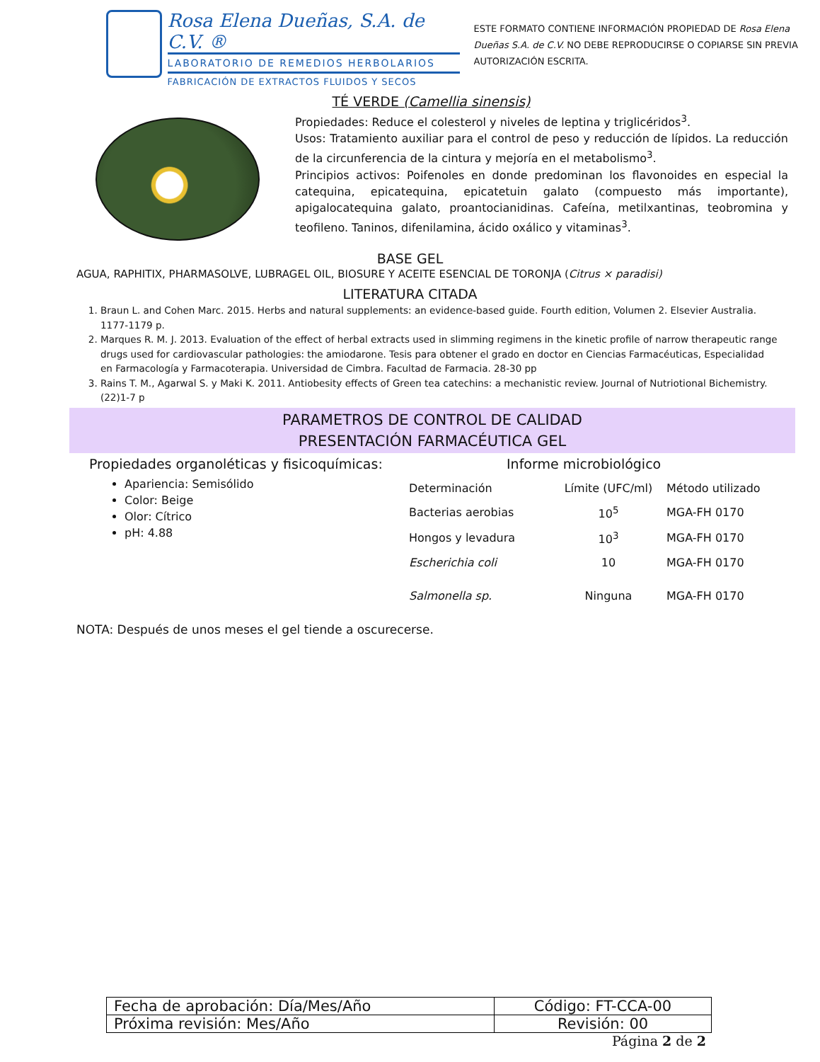Rosa Elena Dueñas, S.A. de C.V. ®
LABORATORIO DE REMEDIOS HERBOLARIOS
FABRICACIÓN DE EXTRACTOS FLUIDOS Y SECOS
ESTE FORMATO CONTIENE INFORMACIÓN PROPIEDAD DE Rosa Elena
Dueñas S.A. de C.V. NO DEBE REPRODUCIRSE O COPIARSE SIN PREVIA
AUTORIZACIÓN ESCRITA.
TÉ VERDE (Camellia sinensis)
Propiedades: Reduce el colesterol y niveles de leptina y triglicéridos<sup>3</sup>.
Usos: Tratamiento auxiliar para el control de peso y reducción de lípidos. La reducción de la circunferencia de la cintura y mejoría en el metabolismo<sup>3</sup>.
Principios activos: Poifenoles en donde predominan los flavonoides en especial la catequina, epicatequina, epicatetuin galato (compuesto más importante), apigalocatequina galato, proantocianidinas. Cafeína, metilxantinas, teobromina y teofileno. Taninos, difenilamina, ácido oxálico y vitaminas<sup>3</sup>.
BASE GEL
AGUA, RAPHITIX, PHARMASOLVE, LUBRAGEL OIL, BIOSURE Y ACEITE ESENCIAL DE TORONJA (Citrus × paradisi)
LITERATURA CITADA
1. Braun L. and Cohen Marc. 2015. Herbs and natural supplements: an evidence-based guide. Fourth edition, Volumen 2. Elsevier Australia. 1177-1179 p.
2. Marques R. M. J. 2013. Evaluation of the effect of herbal extracts used in slimming regimens in the kinetic profile of narrow therapeutic range drugs used for cardiovascular pathologies: the amiodarone. Tesis para obtener el grado en doctor en Ciencias Farmacéuticas, Especialidad en Farmacología y Farmacoterapia. Universidad de Cimbra. Facultad de Farmacia. 28-30 pp
3. Rains T. M., Agarwal S. y Maki K. 2011. Antiobesity effects of Green tea catechins: a mechanistic review. Journal of Nutriotional Bichemistry. (22)1-7 p
PARAMETROS DE CONTROL DE CALIDAD
PRESENTACIÓN FARMACÉUTICA GEL
Propiedades organoléticas y fisicoquímicas:
Apariencia: Semisólido
Color: Beige
Olor: Cítrico
pH: 4.88
Informe microbiológico
| Determinación | Límite (UFC/ml) | Método utilizado |
| Bacterias aerobias | 10<sup>5</sup> | MGA-FH 0170 |
| Hongos y levadura | 10<sup>3</sup> | MGA-FH 0170 |
| Escherichia coli | 10 | MGA-FH 0170 |
| Salmonella sp. | Ninguna | MGA-FH 0170 |
NOTA: Después de unos meses el gel tiende a oscurecerse.
| Fecha de aprobación: Día/Mes/Año | Código: FT-CCA-00 |
| Próxima revisión: Mes/Año | Revisión: 00 |
Página 2 de 2